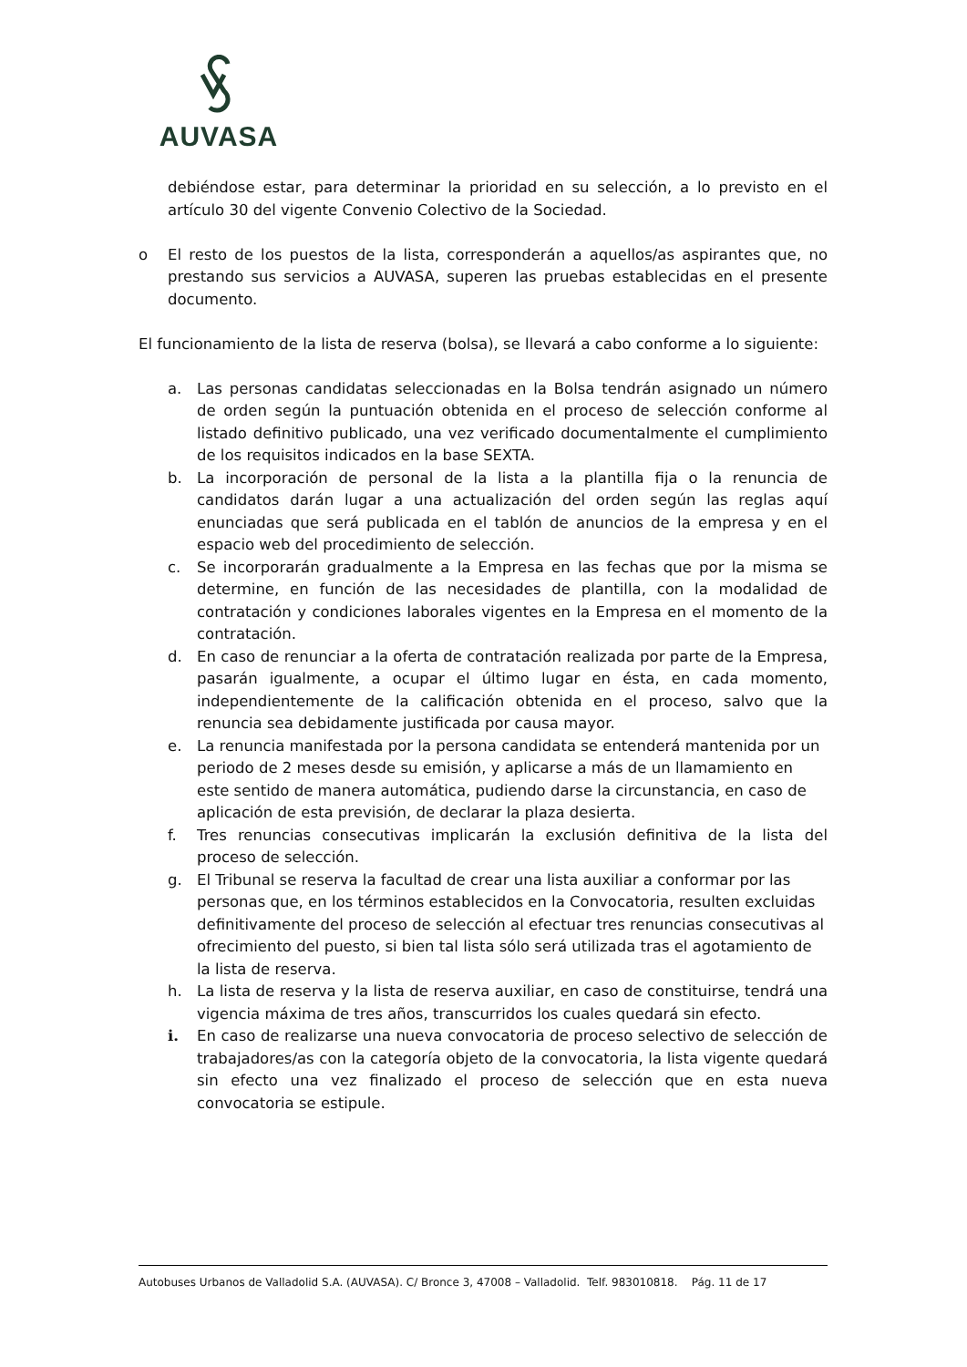AUVASA
debiéndose estar, para determinar la prioridad en su selección, a lo previsto en el artículo 30 del vigente Convenio Colectivo de la Sociedad.
o El resto de los puestos de la lista, corresponderán a aquellos/as aspirantes que, no prestando sus servicios a AUVASA, superen las pruebas establecidas en el presente documento.
El funcionamiento de la lista de reserva (bolsa), se llevará a cabo conforme a lo siguiente:
a. Las personas candidatas seleccionadas en la Bolsa tendrán asignado un número de orden según la puntuación obtenida en el proceso de selección conforme al listado definitivo publicado, una vez verificado documentalmente el cumplimiento de los requisitos indicados en la base SEXTA.
b. La incorporación de personal de la lista a la plantilla fija o la renuncia de candidatos darán lugar a una actualización del orden según las reglas aquí enunciadas que será publicada en el tablón de anuncios de la empresa y en el espacio web del procedimiento de selección.
c. Se incorporarán gradualmente a la Empresa en las fechas que por la misma se determine, en función de las necesidades de plantilla, con la modalidad de contratación y condiciones laborales vigentes en la Empresa en el momento de la contratación.
d. En caso de renunciar a la oferta de contratación realizada por parte de la Empresa, pasarán igualmente, a ocupar el último lugar en ésta, en cada momento, independientemente de la calificación obtenida en el proceso, salvo que la renuncia sea debidamente justificada por causa mayor.
e. La renuncia manifestada por la persona candidata se entenderá mantenida por un periodo de 2 meses desde su emisión, y aplicarse a más de un llamamiento en este sentido de manera automática, pudiendo darse la circunstancia, en caso de aplicación de esta previsión, de declarar la plaza desierta.
f. Tres renuncias consecutivas implicarán la exclusión definitiva de la lista del proceso de selección.
g. El Tribunal se reserva la facultad de crear una lista auxiliar a conformar por las personas que, en los términos establecidos en la Convocatoria, resulten excluidas definitivamente del proceso de selección al efectuar tres renuncias consecutivas al ofrecimiento del puesto, si bien tal lista sólo será utilizada tras el agotamiento de la lista de reserva.
h. La lista de reserva y la lista de reserva auxiliar, en caso de constituirse, tendrá una vigencia máxima de tres años, transcurridos los cuales quedará sin efecto.
i. En caso de realizarse una nueva convocatoria de proceso selectivo de selección de trabajadores/as con la categoría objeto de la convocatoria, la lista vigente quedará sin efecto una vez finalizado el proceso de selección que en esta nueva convocatoria se estipule.
Autobuses Urbanos de Valladolid S.A. (AUVASA). C/ Bronce 3, 47008 – Valladolid. Telf. 983010818. Pág. 11 de 17